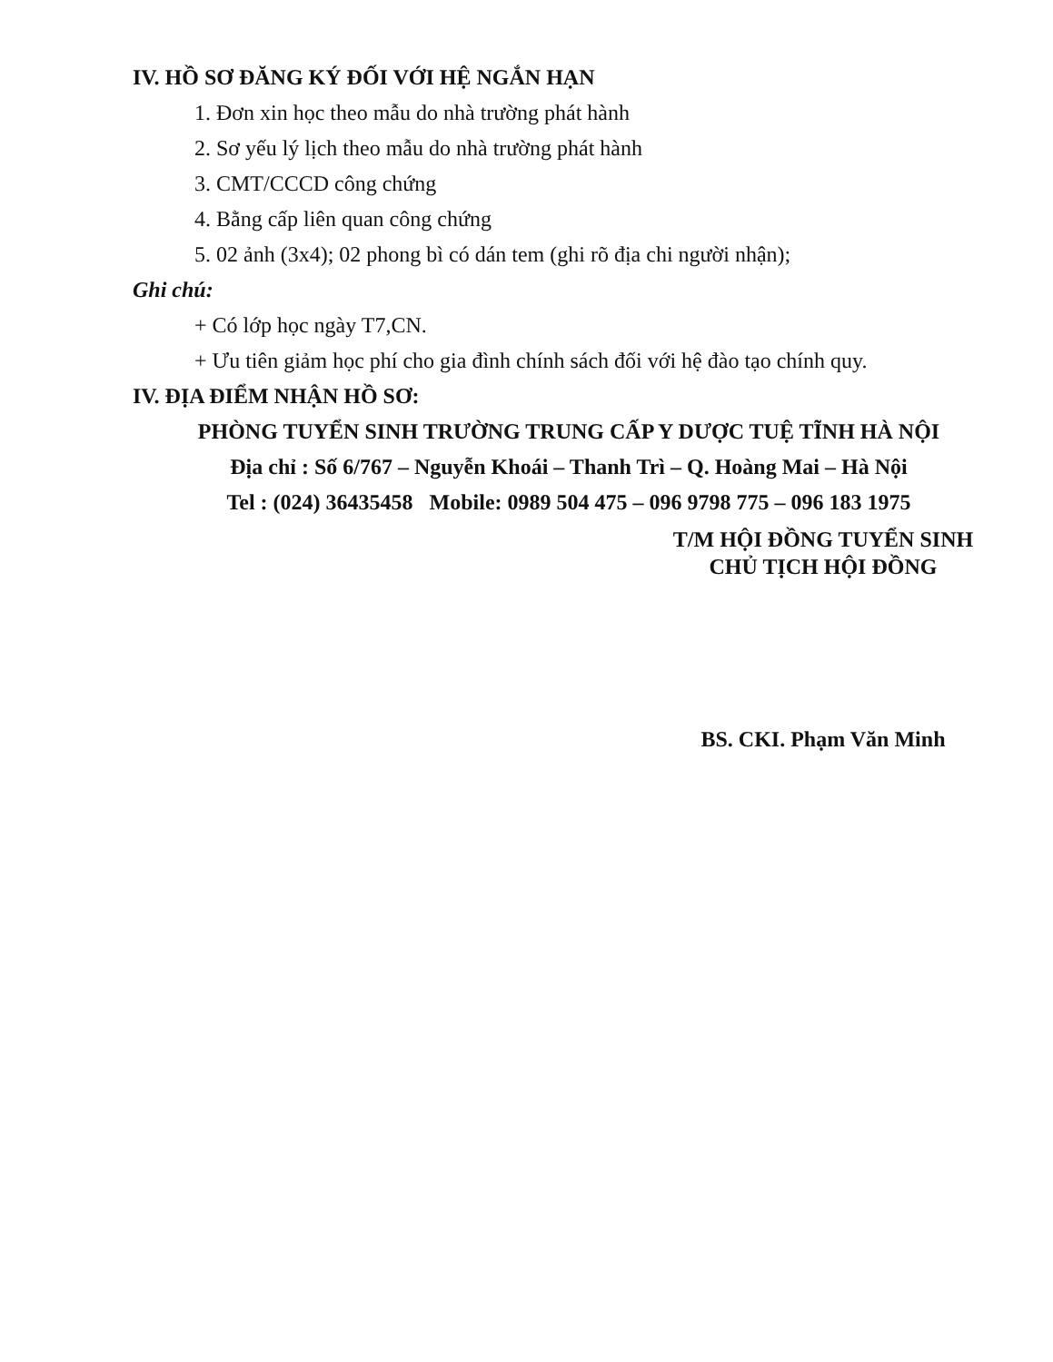IV. HỒ SƠ ĐĂNG KÝ ĐỐI VỚI HỆ NGẮN HẠN
1. Đơn xin học theo mẫu do nhà trường phát hành
2. Sơ yếu lý lịch theo mẫu do nhà trường phát hành
3. CMT/CCCD công chứng
4. Bằng cấp liên quan công chứng
5. 02 ảnh (3x4); 02 phong bì có dán tem (ghi rõ địa chi người nhận);
Ghi chú:
+ Có lớp học ngày T7,CN.
+ Ưu tiên giảm học phí cho gia đình chính sách đối với hệ đào tạo chính quy.
IV. ĐỊA ĐIỂM NHẬN HỒ SƠ:
PHÒNG TUYỂN SINH TRƯỜNG TRUNG CẤP Y DƯỢC TUỆ TĨNH HÀ NỘI
Địa chỉ : Số 6/767 – Nguyễn Khoái – Thanh Trì – Q. Hoàng Mai – Hà Nội
Tel : (024) 36435458 Mobile: 0989 504 475 – 096 9798 775 – 096 183 1975
T/M HỘI ĐỒNG TUYỂN SINH
CHỦ TỊCH HỘI ĐỒNG
BS. CKI. Phạm Văn Minh